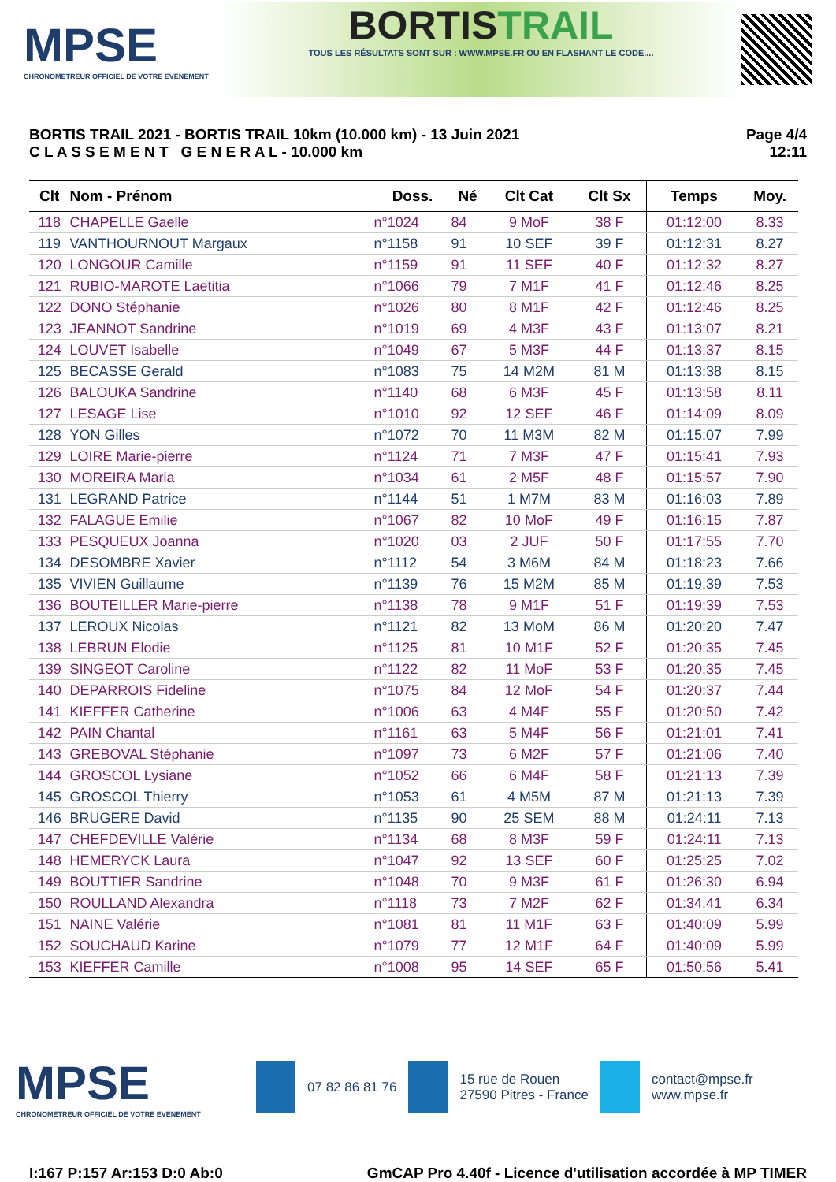MPSE
CHRONOMETREUR OFFICIEL DE VOTRE EVENEMENT
BORTISTRAIL
TOUS LES RÉSULTATS SONT SUR : WWW.MPSE.FR OU EN FLASHANT LE CODE....
BORTIS TRAIL 2021 - BORTIS TRAIL 10km (10.000 km) - 13 Juin 2021
C L A S S E M E N T G E N E R A L - 10.000 km
Page 4/4
12:11
| Clt | Nom - Prénom | Doss. | Né | Clt Cat | Clt Sx | Temps | Moy. |
| --- | --- | --- | --- | --- | --- | --- | --- |
| 118 | CHAPELLE Gaelle | n°1024 | 84 | 9 MoF | 38 F | 01:12:00 | 8.33 |
| 119 | VANTHOURNOUT Margaux | n°1158 | 91 | 10 SEF | 39 F | 01:12:31 | 8.27 |
| 120 | LONGOUR Camille | n°1159 | 91 | 11 SEF | 40 F | 01:12:32 | 8.27 |
| 121 | RUBIO-MAROTE Laetitia | n°1066 | 79 | 7 M1F | 41 F | 01:12:46 | 8.25 |
| 122 | DONO Stéphanie | n°1026 | 80 | 8 M1F | 42 F | 01:12:46 | 8.25 |
| 123 | JEANNOT Sandrine | n°1019 | 69 | 4 M3F | 43 F | 01:13:07 | 8.21 |
| 124 | LOUVET Isabelle | n°1049 | 67 | 5 M3F | 44 F | 01:13:37 | 8.15 |
| 125 | BECASSE Gerald | n°1083 | 75 | 14 M2M | 81 M | 01:13:38 | 8.15 |
| 126 | BALOUKA Sandrine | n°1140 | 68 | 6 M3F | 45 F | 01:13:58 | 8.11 |
| 127 | LESAGE Lise | n°1010 | 92 | 12 SEF | 46 F | 01:14:09 | 8.09 |
| 128 | YON Gilles | n°1072 | 70 | 11 M3M | 82 M | 01:15:07 | 7.99 |
| 129 | LOIRE Marie-pierre | n°1124 | 71 | 7 M3F | 47 F | 01:15:41 | 7.93 |
| 130 | MOREIRA Maria | n°1034 | 61 | 2 M5F | 48 F | 01:15:57 | 7.90 |
| 131 | LEGRAND Patrice | n°1144 | 51 | 1 M7M | 83 M | 01:16:03 | 7.89 |
| 132 | FALAGUE Emilie | n°1067 | 82 | 10 MoF | 49 F | 01:16:15 | 7.87 |
| 133 | PESQUEUX Joanna | n°1020 | 03 | 2 JUF | 50 F | 01:17:55 | 7.70 |
| 134 | DESOMBRE Xavier | n°1112 | 54 | 3 M6M | 84 M | 01:18:23 | 7.66 |
| 135 | VIVIEN Guillaume | n°1139 | 76 | 15 M2M | 85 M | 01:19:39 | 7.53 |
| 136 | BOUTEILLER Marie-pierre | n°1138 | 78 | 9 M1F | 51 F | 01:19:39 | 7.53 |
| 137 | LEROUX Nicolas | n°1121 | 82 | 13 MoM | 86 M | 01:20:20 | 7.47 |
| 138 | LEBRUN Elodie | n°1125 | 81 | 10 M1F | 52 F | 01:20:35 | 7.45 |
| 139 | SINGEOT Caroline | n°1122 | 82 | 11 MoF | 53 F | 01:20:35 | 7.45 |
| 140 | DEPARROIS Fideline | n°1075 | 84 | 12 MoF | 54 F | 01:20:37 | 7.44 |
| 141 | KIEFFER Catherine | n°1006 | 63 | 4 M4F | 55 F | 01:20:50 | 7.42 |
| 142 | PAIN Chantal | n°1161 | 63 | 5 M4F | 56 F | 01:21:01 | 7.41 |
| 143 | GREBOVAL Stéphanie | n°1097 | 73 | 6 M2F | 57 F | 01:21:06 | 7.40 |
| 144 | GROSCOL Lysiane | n°1052 | 66 | 6 M4F | 58 F | 01:21:13 | 7.39 |
| 145 | GROSCOL Thierry | n°1053 | 61 | 4 M5M | 87 M | 01:21:13 | 7.39 |
| 146 | BRUGERE David | n°1135 | 90 | 25 SEM | 88 M | 01:24:11 | 7.13 |
| 147 | CHEFDEVILLE Valérie | n°1134 | 68 | 8 M3F | 59 F | 01:24:11 | 7.13 |
| 148 | HEMERYCK Laura | n°1047 | 92 | 13 SEF | 60 F | 01:25:25 | 7.02 |
| 149 | BOUTTIER Sandrine | n°1048 | 70 | 9 M3F | 61 F | 01:26:30 | 6.94 |
| 150 | ROULLAND Alexandra | n°1118 | 73 | 7 M2F | 62 F | 01:34:41 | 6.34 |
| 151 | NAINE Valérie | n°1081 | 81 | 11 M1F | 63 F | 01:40:09 | 5.99 |
| 152 | SOUCHAUD Karine | n°1079 | 77 | 12 M1F | 64 F | 01:40:09 | 5.99 |
| 153 | KIEFFER Camille | n°1008 | 95 | 14 SEF | 65 F | 01:50:56 | 5.41 |
MPSE
CHRONOMETREUR OFFICIEL DE VOTRE EVENEMENT
07 82 86 81 76
15 rue de Rouen
27590 Pitres - France
contact@mpse.fr
www.mpse.fr
I:167 P:157 Ar:153 D:0 Ab:0 GmCAP Pro 4.40f - Licence d'utilisation accordée à MP TIMER